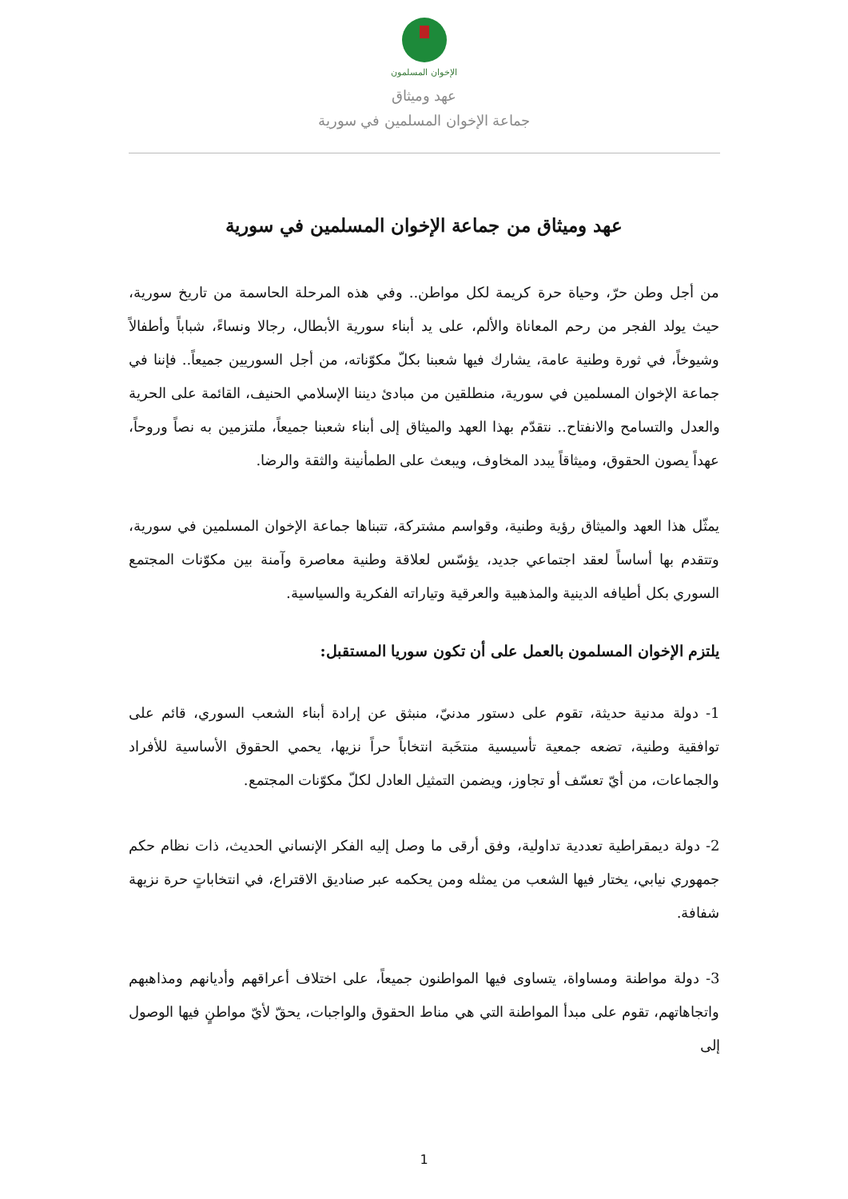الإخوان المسلمون
عهد وميثاق
جماعة الإخوان المسلمين في سورية
عهد وميثاق من جماعة الإخوان المسلمين في سورية
من أجل وطن حرّ، وحياة حرة كريمة لكل مواطن.. وفي هذه المرحلة الحاسمة من تاريخ سورية، حيث يولد الفجر من رحم المعاناة والألم، على يد أبناء سورية الأبطال، رجالا ونساءً، شباباً وأطفالاً وشيوخاً، في ثورة وطنية عامة، يشارك فيها شعبنا بكلّ مكوّناته، من أجل السوريين جميعاً.. فإننا في جماعة الإخوان المسلمين في سورية، منطلقين من مبادئ ديننا الإسلامي الحنيف، القائمة على الحرية والعدل والتسامح والانفتاح.. نتقدّم بهذا العهد والميثاق إلى أبناء شعبنا جميعاً، ملتزمين به نصاً وروحاً، عهداً يصون الحقوق، وميثاقاً يبدد المخاوف، ويبعث على الطمأنينة والثقة والرضا.
يمثّل هذا العهد والميثاق رؤية وطنية، وقواسم مشتركة، تتبناها جماعة الإخوان المسلمين في سورية، وتتقدم بها أساساً لعقد اجتماعي جديد، يؤسّس لعلاقة وطنية معاصرة وآمنة بين مكوّنات المجتمع السوري بكل أطيافه الدينية والمذهبية والعرقية وتياراته الفكرية والسياسية.
يلتزم الإخوان المسلمون بالعمل على أن تكون سوريا المستقبل:
1- دولة مدنية حديثة، تقوم على دستور مدنيّ، منبثق عن إرادة أبناء الشعب السوري، قائم على توافقية وطنية، تضعه جمعية تأسيسية منتخَبة انتخاباً حراً نزيها، يحمي الحقوق الأساسية للأفراد والجماعات، من أيّ تعسّف أو تجاوز، ويضمن التمثيل العادل لكلّ مكوّنات المجتمع.
2- دولة ديمقراطية تعددية تداولية، وفق أرقى ما وصل إليه الفكر الإنساني الحديث، ذات نظام حكم جمهوري نيابي، يختار فيها الشعب من يمثله ومن يحكمه عبر صناديق الاقتراع، في انتخاباتٍ حرة نزيهة شفافة.
3- دولة مواطنة ومساواة، يتساوى فيها المواطنون جميعاً، على اختلاف أعراقهم وأديانهم ومذاهبهم واتجاهاتهم، تقوم على مبدأ المواطنة التي هي مناط الحقوق والواجبات، يحقّ لأيّ مواطنٍ فيها الوصول إلى
1